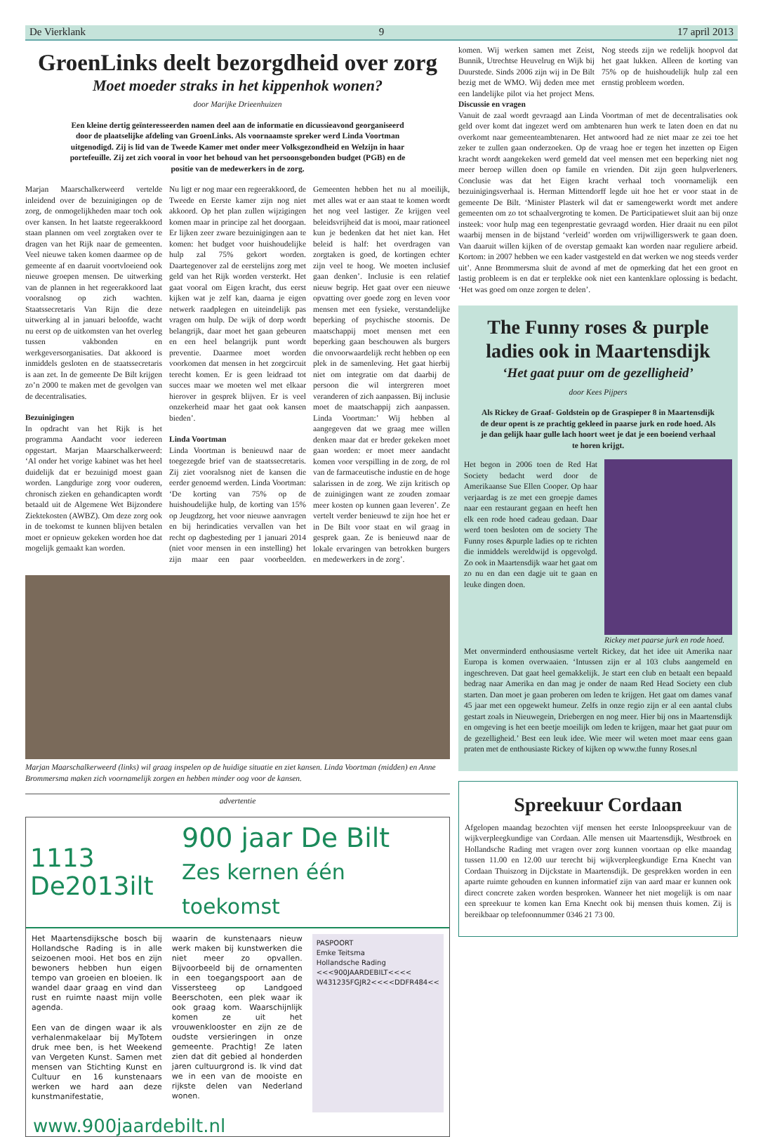De Vierklank 9 17 april 2013
GroenLinks deelt bezorgdheid over zorg
Moet moeder straks in het kippenhok wonen?
door Marijke Drieenhuizen
Een kleine dertig geïnteresseerden namen deel aan de informatie en dicussieavond georganiseerd door de plaatselijke afdeling van GroenLinks. Als voornaamste spreker werd Linda Voortman uitgenodigd. Zij is lid van de Tweede Kamer met onder meer Volksgezondheid en Welzijn in haar portefeuille. Zij zet zich vooral in voor het behoud van het persoonsgebonden budget (PGB) en de positie van de medewerkers in de zorg.
Marjan Maarschalkerweerd vertelde inleidend over de bezuinigingen op de zorg, de onmogelijkheden maar toch ook over kansen. In het laatste regeerakkoord staan plannen om veel zorgtaken over te dragen van het Rijk naar de gemeenten. Veel nieuwe taken komen daarmee op de gemeente af en daaruit voortvloeiend ook nieuwe groepen mensen. De uitwerking van de plannen in het regeerakkoord laat vooralsnog op zich wachten. Staatssecretaris Van Rijn die deze uitwerking al in januari beloofde, wacht nu eerst op de uitkomsten van het overleg tussen vakbonden en werkgeversorganisaties. Dat akkoord is inmiddels gesloten en de staatssecretaris is aan zet. In de gemeente De Bilt krijgen zo’n 2000 te maken met de gevolgen van de decentralisaties.
Bezuinigingen
In opdracht van het Rijk is het programma Aandacht voor iedereen opgestart. Marjan Maarschalkerweerd: ‘Al onder het vorige kabinet was het heel duidelijk dat er bezuinigd moest gaan worden. Langdurige zorg voor ouderen, chronisch zieken en gehandicapten wordt betaald uit de Algemene Wet Bijzondere Ziektekosten (AWBZ). Om deze zorg ook in de toekomst te kunnen blijven betalen moet er opnieuw gekeken worden hoe dat mogelijk gemaakt kan worden.
Nu ligt er nog maar een regeerakkoord, de Tweede en Eerste kamer zijn nog niet akkoord. Op het plan zullen wijzigingen komen maar in principe zal het doorgaan. Er lijken zeer zware bezuinigingen aan te komen: het budget voor huishoudelijke hulp zal 75% gekort worden. Daartegenover zal de eerstelijns zorg met geld van het Rijk worden versterkt. Het gaat vooral om Eigen kracht, dus eerst kijken wat je zelf kan, daarna je eigen netwerk raadplegen en uiteindelijk pas vragen om hulp. De wijk of dorp wordt belangrijk, daar moet het gaan gebeuren en een heel belangrijk punt wordt preventie. Daarmee moet worden voorkomen dat mensen in het zorgcircuit terecht komen. Er is geen leidraad tot succes maar we moeten wel met elkaar hierover in gesprek blijven. Er is veel onzekerheid maar het gaat ook kansen bieden’.
Linda Voortman
Linda Voortman is benieuwd naar de toegezegde brief van de staatssecretaris. Zij ziet vooralsnog niet de kansen die eerder genoemd werden. Linda Voortman: ‘De korting van 75% op de huishoudelijke hulp, de korting van 15% op Jeugdzorg, het voor nieuwe aanvragen en bij herindicaties vervallen van het recht op dagbesteding per 1 januari 2014 (niet voor mensen in een instelling) het zijn maar een paar voorbeelden. Gemeenten hebben het nu al moeilijk, met alles wat er aan staat te komen wordt het nog veel lastiger. Ze krijgen veel beleidsvrijheid dat is mooi, maar rationeel kun je bedenken dat het niet kan. Het beleid is half: het overdragen van zorgtaken is goed, de kortingen echter zijn veel te hoog. We moeten inclusief gaan denken’. Inclusie is een relatief nieuw begrip. Het gaat over een nieuwe opvatting over goede zorg en leven voor mensen met een fysieke, verstandelijke beperking of psychische stoornis. De maatschappij moet mensen met een beperking gaan beschouwen als burgers die onvoorwaardelijk recht hebben op een plek in de samenleving. Het gaat hierbij niet om integratie om dat daarbij de persoon die wil intergreren moet veranderen of zich aanpassen. Bij inclusie moet de maatschappij zich aanpassen. Linda Voortman:’ Wij hebben al aangegeven dat we graag mee willen denken maar dat er breder gekeken moet gaan worden: er moet meer aandacht komen voor verspilling in de zorg, de rol van de farmaceutische industie en de hoge salarissen in de zorg. We zijn kritisch op de zuinigingen want ze zouden zomaar meer kosten op kunnen gaan leveren’. Ze vertelt verder benieuwd te zijn hoe het er in De Bilt voor staat en wil graag in gesprek gaan. Ze is benieuwd naar de lokale ervaringen van betrokken burgers en medewerkers in de zorg’.
Marjan Maarschalkerweerd (links) wil graag inspelen op de huidige situatie en ziet kansen. Linda Voortman (midden) en Anne Brommersma maken zich voornamelijk zorgen en hebben minder oog voor de kansen.
advertentie
1113
De2013ilt
900 jaar De Bilt
Zes kernen één toekomst
Het Maartensdijksche bosch bij Hollandsche Rading is in alle seizoenen mooi. Het bos en zijn bewoners hebben hun eigen tempo van groeien en bloeien. Ik wandel daar graag en vind dan rust en ruimte naast mijn volle agenda.
Een van de dingen waar ik als verhalenmakelaar bij MyTotem druk mee ben, is het Weekend van Vergeten Kunst. Samen met mensen van Stichting Kunst en Cultuur en 16 kunstenaars werken we hard aan deze kunstmanifestatie,
waarin de kunstenaars nieuw werk maken bij kunstwerken die niet meer zo opvallen. Bijvoorbeeld bij de ornamenten in een toegangspoort aan de Vissersteeg op Landgoed Beerschoten, een plek waar ik ook graag kom. Waarschijnlijk komen ze uit het vrouwenklooster en zijn ze de oudste versieringen in onze gemeente. Prachtig! Ze laten zien dat dit gebied al honderden jaren cultuurgrond is. Ik vind dat we in een van de mooiste en rijkste delen van Nederland wonen.
PASPOORT
Emke Teitsma
Hollandsche Rading
<<<900JAARDEBILT<<<<
W431235FGJR2<<<<DDFR484<<
www.900jaardebilt.nl
komen. Wij werken samen met Zeist, Bunnik, Utrechtse Heuvelrug en Wijk bij Duurstede. Sinds 2006 zijn wij in De Bilt bezig met de WMO. Wij deden mee met een landelijke pilot via het project Mens. Nog steeds zijn we redelijk hoopvol dat het gaat lukken. Alleen de korting van 75% op de huishoudelijk hulp zal een ernstig probleem worden.
Discussie en vragen
Vanuit de zaal wordt gevraagd aan Linda Voortman of met de decentralisaties ook geld over komt dat ingezet werd om ambtenaren hun werk te laten doen en dat nu overkomt naar gemeenteambtenaren. Het antwoord had ze niet maar ze zei toe het zeker te zullen gaan onderzoeken. Op de vraag hoe er tegen het inzetten op Eigen kracht wordt aangekeken werd gemeld dat veel mensen met een beperking niet nog meer beroep willen doen op famile en vrienden. Dit zijn geen hulpverleners. Conclusie was dat het Eigen kracht verhaal toch voornamelijk een bezuinigingsverhaal is. Herman Mittendorff legde uit hoe het er voor staat in de gemeente De Bilt. ‘Minister Plasterk wil dat er samengewerkt wordt met andere gemeenten om zo tot schaalvergroting te komen. De Participatiewet sluit aan bij onze insteek: voor hulp mag een tegenprestatie gevraagd worden. Hier draait nu een pilot waarbij mensen in de bijstand ‘verleid’ worden om vrijwilligerswerk te gaan doen. Van daaruit willen kijken of de overstap gemaakt kan worden naar reguliere arbeid. Kortom: in 2007 hebben we een kader vastgesteld en dat werken we nog steeds verder uit’. Anne Brommersma sluit de avond af met de opmerking dat het een groot en lastig probleem is en dat er terplekke ook niet een kantenklare oplossing is bedacht. ‘Het was goed om onze zorgen te delen’.
The Funny roses & purple ladies ook in Maartensdijk
‘Het gaat puur om de gezelligheid’
door Kees Pijpers
Als Rickey de Graaf- Goldstein op de Graspieper 8 in Maartensdijk de deur opent is ze prachtig gekleed in paarse jurk en rode hoed. Als je dan gelijk haar gulle lach hoort weet je dat je een boeiend verhaal te horen krijgt.
Het begon in 2006 toen de Red Hat Society bedacht werd door de Amerikaanse Sue Ellen Cooper. Op haar verjaardag is ze met een groepje dames naar een restaurant gegaan en heeft hen elk een rode hoed cadeau gedaan. Daar werd toen besloten om de society The Funny roses &purple ladies op te richten die inmiddels wereldwijd is opgevolgd. Zo ook in Maartensdijk waar het gaat om zo nu en dan een dagje uit te gaan en leuke dingen doen.
Rickey met paarse jurk en rode hoed.
Met onverminderd enthousiasme vertelt Rickey, dat het idee uit Amerika naar Europa is komen overwaaien. ‘Intussen zijn er al 103 clubs aangemeld en ingeschreven. Dat gaat heel gemakkelijk. Je start een club en betaalt een bepaald bedrag naar Amerika en dan mag je onder de naam Red Head Society een club starten. Dan moet je gaan proberen om leden te krijgen. Het gaat om dames vanaf 45 jaar met een opgewekt humeur. Zelfs in onze regio zijn er al een aantal clubs gestart zoals in Nieuwegein, Driebergen en nog meer. Hier bij ons in Maartensdijk en omgeving is het een beetje moeilijk om leden te krijgen, maar het gaat puur om de gezelligheid.’ Best een leuk idee. Wie meer wil weten moet maar eens gaan praten met de enthousiaste Rickey of kijken op www.the funny Roses.nl
Spreekuur Cordaan
Afgelopen maandag bezochten vijf mensen het eerste Inloopspreekuur van de wijkverpleegkundige van Cordaan. Alle mensen uit Maartensdijk, Westbroek en Hollandsche Rading met vragen over zorg kunnen voortaan op elke maandag tussen 11.00 en 12.00 uur terecht bij wijkverpleegkundige Erna Knecht van Cordaan Thuiszorg in Dijckstate in Maartensdijk. De gesprekken worden in een aparte ruimte gehouden en kunnen informatief zijn van aard maar er kunnen ook direct concrete zaken worden besproken. Wanneer het niet mogelijk is om naar een spreekuur te komen kan Erna Knecht ook bij mensen thuis komen. Zij is bereikbaar op telefoonnummer 0346 21 73 00.